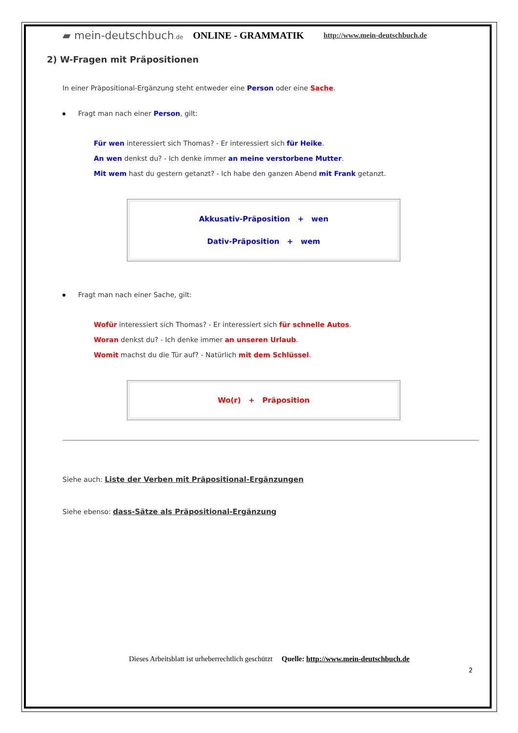▰ mein-deutschbuch.de ONLINE - GRAMMATIK http://www.mein-deutschbuch.de
2) W-Fragen mit Präpositionen
In einer Präpositional-Ergänzung steht entweder eine Person oder eine Sache.
Fragt man nach einer Person, gilt:
Für wen interessiert sich Thomas? - Er interessiert sich für Heike.
An wen denkst du? - Ich denke immer an meine verstorbene Mutter.
Mit wem hast du gestern getanzt? - Ich habe den ganzen Abend mit Frank getanzt.
Akkusativ-Präposition + wen
Dativ-Präposition + wem
Fragt man nach einer Sache, gilt:
Wofür interessiert sich Thomas? - Er interessiert sich für schnelle Autos.
Woran denkst du? - Ich denke immer an unseren Urlaub.
Womit machst du die Tür auf? - Natürlich mit dem Schlüssel.
Wo(r) + Präposition
Siehe auch: Liste der Verben mit Präpositional-Ergänzungen
Siehe ebenso: dass-Sätze als Präpositional-Ergänzung
Dieses Arbeitsblatt ist urheberrechtlich geschützt Quelle: http://www.mein-deutschbuch.de
2